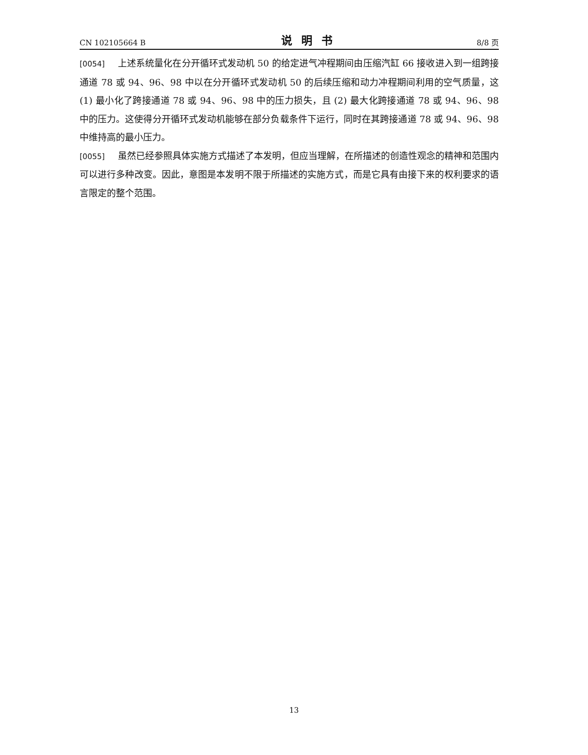CN 102105664 B 说明书 8/8 页
[0054] 上述系统量化在分开循环式发动机 50 的给定进气冲程期间由压缩汽缸 66 接收进入到一组跨接通道 78 或 94、96、98 中以在分开循环式发动机 50 的后续压缩和动力冲程期间利用的空气质量，这 (1) 最小化了跨接通道 78 或 94、96、98 中的压力损失，且 (2) 最大化跨接通道 78 或 94、96、98 中的压力。这使得分开循环式发动机能够在部分负载条件下运行，同时在其跨接通道 78 或 94、96、98 中维持高的最小压力。
[0055] 虽然已经参照具体实施方式描述了本发明，但应当理解，在所描述的创造性观念的精神和范围内可以进行多种改变。因此，意图是本发明不限于所描述的实施方式，而是它具有由接下来的权利要求的语言限定的整个范围。
13